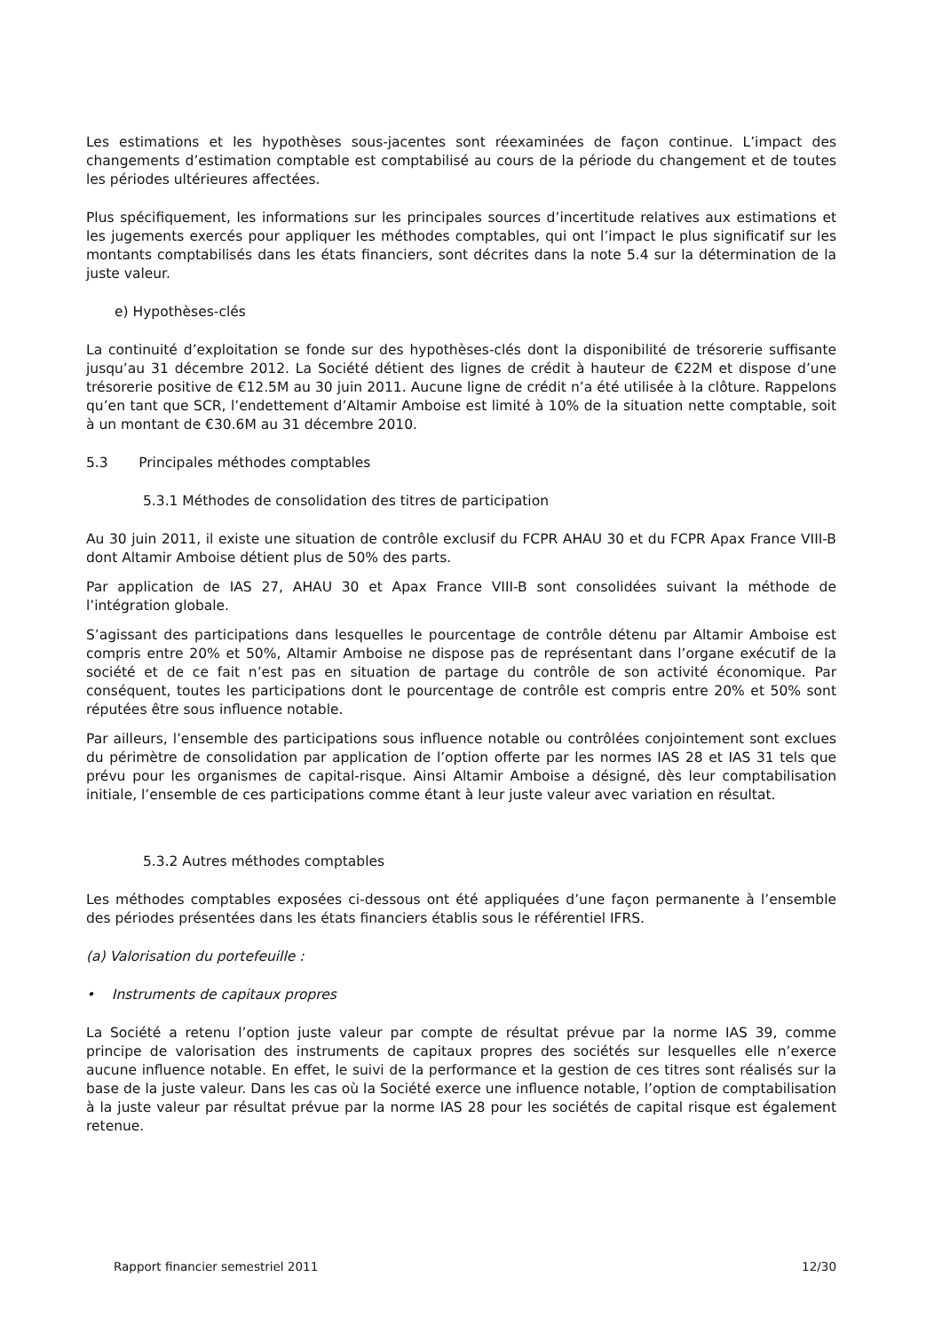Les estimations et les hypothèses sous-jacentes sont réexaminées de façon continue. L’impact des changements d’estimation comptable est comptabilisé au cours de la période du changement et de toutes les périodes ultérieures affectées.
Plus spécifiquement, les informations sur les principales sources d’incertitude relatives aux estimations et les jugements exercés pour appliquer les méthodes comptables, qui ont l’impact le plus significatif sur les montants comptabilisés dans les états financiers, sont décrites dans la note 5.4 sur la détermination de la juste valeur.
e) Hypothèses-clés
La continuité d’exploitation se fonde sur des hypothèses-clés dont la disponibilité de trésorerie suffisante jusqu’au 31 décembre 2012. La Société détient des lignes de crédit à hauteur de €22M et dispose d’une trésorerie positive de €12.5M au 30 juin 2011. Aucune ligne de crédit n’a été utilisée à la clôture. Rappelons qu’en tant que SCR, l’endettement d’Altamir Amboise est limité à 10% de la situation nette comptable, soit à un montant de €30.6M au 31 décembre 2010.
5.3 Principales méthodes comptables
5.3.1 Méthodes de consolidation des titres de participation
Au 30 juin 2011, il existe une situation de contrôle exclusif du FCPR AHAU 30 et du FCPR Apax France VIII-B dont Altamir Amboise détient plus de 50% des parts.
Par application de IAS 27, AHAU 30 et Apax France VIII-B sont consolidées suivant la méthode de l’intégration globale.
S’agissant des participations dans lesquelles le pourcentage de contrôle détenu par Altamir Amboise est compris entre 20% et 50%, Altamir Amboise ne dispose pas de représentant dans l’organe exécutif de la société et de ce fait n’est pas en situation de partage du contrôle de son activité économique. Par conséquent, toutes les participations dont le pourcentage de contrôle est compris entre 20% et 50% sont réputées être sous influence notable.
Par ailleurs, l’ensemble des participations sous influence notable ou contrôlées conjointement sont exclues du périmètre de consolidation par application de l’option offerte par les normes IAS 28 et IAS 31 tels que prévu pour les organismes de capital-risque. Ainsi Altamir Amboise a désigné, dès leur comptabilisation initiale, l’ensemble de ces participations comme étant à leur juste valeur avec variation en résultat.
5.3.2 Autres méthodes comptables
Les méthodes comptables exposées ci-dessous ont été appliquées d’une façon permanente à l’ensemble des périodes présentées dans les états financiers établis sous le référentiel IFRS.
(a) Valorisation du portefeuille :
• Instruments de capitaux propres
La Société a retenu l’option juste valeur par compte de résultat prévue par la norme IAS 39, comme principe de valorisation des instruments de capitaux propres des sociétés sur lesquelles elle n’exerce aucune influence notable. En effet, le suivi de la performance et la gestion de ces titres sont réalisés sur la base de la juste valeur. Dans les cas où la Société exerce une influence notable, l’option de comptabilisation à la juste valeur par résultat prévue par la norme IAS 28 pour les sociétés de capital risque est également retenue.
Rapport financier semestriel 2011 12/30